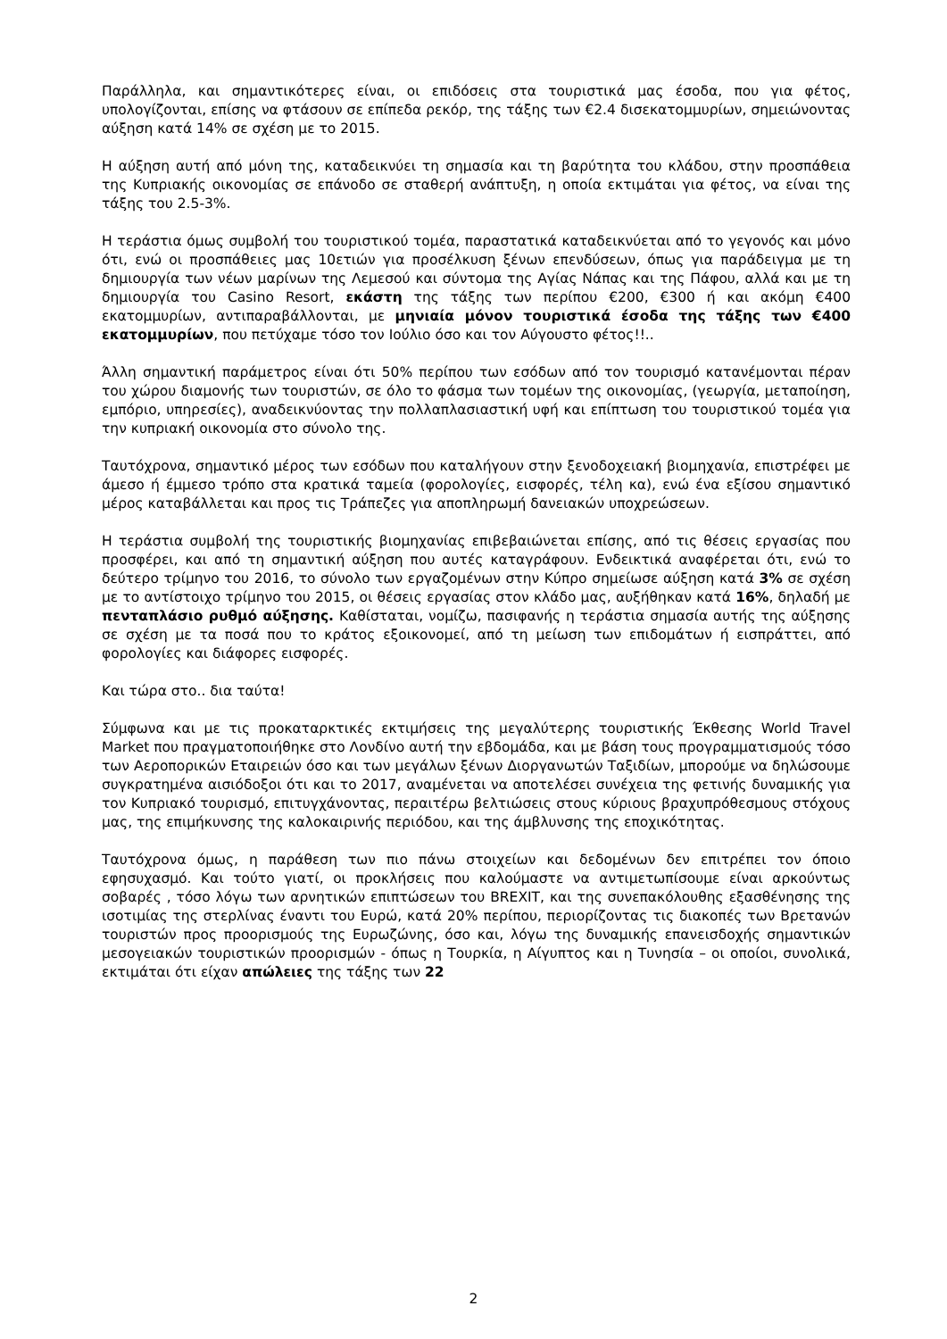Παράλληλα, και σημαντικότερες είναι, οι επιδόσεις στα τουριστικά μας έσοδα, που για φέτος, υπολογίζονται, επίσης να φτάσουν σε επίπεδα ρεκόρ, της τάξης των €2.4 δισεκατομμυρίων, σημειώνοντας αύξηση κατά 14% σε σχέση με το 2015.
Η αύξηση αυτή από μόνη της, καταδεικνύει τη σημασία και τη βαρύτητα του κλάδου, στην προσπάθεια της Κυπριακής οικονομίας σε επάνοδο σε σταθερή ανάπτυξη, η οποία εκτιμάται για φέτος, να είναι της τάξης του 2.5-3%.
Η τεράστια όμως συμβολή του τουριστικού τομέα, παραστατικά καταδεικνύεται από το γεγονός και μόνο ότι, ενώ οι προσπάθειες μας 10ετιών για προσέλκυση ξένων επενδύσεων, όπως για παράδειγμα με τη δημιουργία των νέων μαρίνων της Λεμεσού και σύντομα της Αγίας Νάπας και της Πάφου, αλλά και με τη δημιουργία του Casino Resort, εκάστη της τάξης των περίπου €200, €300 ή και ακόμη €400 εκατομμυρίων, αντιπαραβάλλονται, με μηνιαία μόνον τουριστικά έσοδα της τάξης των €400 εκατομμυρίων, που πετύχαμε τόσο τον Ιούλιο όσο και τον Αύγουστο φέτος!!..
Άλλη σημαντική παράμετρος είναι ότι 50% περίπου των εσόδων από τον τουρισμό κατανέμονται πέραν του χώρου διαμονής των τουριστών, σε όλο το φάσμα των τομέων της οικονομίας, (γεωργία, μεταποίηση, εμπόριο, υπηρεσίες), αναδεικνύοντας την πολλαπλασιαστική υφή και επίπτωση του τουριστικού τομέα για την κυπριακή οικονομία στο σύνολο της.
Ταυτόχρονα, σημαντικό μέρος των εσόδων που καταλήγουν στην ξενοδοχειακή βιομηχανία, επιστρέφει με άμεσο ή έμμεσο τρόπο στα κρατικά ταμεία (φορολογίες, εισφορές, τέλη κα), ενώ ένα εξίσου σημαντικό μέρος καταβάλλεται και προς τις Τράπεζες για αποπληρωμή δανειακών υποχρεώσεων.
Η τεράστια συμβολή της τουριστικής βιομηχανίας επιβεβαιώνεται επίσης, από τις θέσεις εργασίας που προσφέρει, και από τη σημαντική αύξηση που αυτές καταγράφουν. Ενδεικτικά αναφέρεται ότι, ενώ το δεύτερο τρίμηνο του 2016, το σύνολο των εργαζομένων στην Κύπρο σημείωσε αύξηση κατά 3% σε σχέση με το αντίστοιχο τρίμηνο του 2015, οι θέσεις εργασίας στον κλάδο μας, αυξήθηκαν κατά 16%, δηλαδή με πενταπλάσιο ρυθμό αύξησης. Καθίσταται, νομίζω, πασιφανής η τεράστια σημασία αυτής της αύξησης σε σχέση με τα ποσά που το κράτος εξοικονομεί, από τη μείωση των επιδομάτων ή εισπράττει, από φορολογίες και διάφορες εισφορές.
Και τώρα στο.. δια ταύτα!
Σύμφωνα και με τις προκαταρκτικές εκτιμήσεις της μεγαλύτερης τουριστικής Έκθεσης World Travel Market που πραγματοποιήθηκε στο Λονδίνο αυτή την εβδομάδα, και με βάση τους προγραμματισμούς τόσο των Αεροπορικών Εταιρειών όσο και των μεγάλων ξένων Διοργανωτών Ταξιδίων, μπορούμε να δηλώσουμε συγκρατημένα αισιόδοξοι ότι και το 2017, αναμένεται να αποτελέσει συνέχεια της φετινής δυναμικής για τον Κυπριακό τουρισμό, επιτυγχάνοντας, περαιτέρω βελτιώσεις στους κύριους βραχυπρόθεσμους στόχους μας, της επιμήκυνσης της καλοκαιρινής περιόδου, και της άμβλυνσης της εποχικότητας.
Ταυτόχρονα όμως, η παράθεση των πιο πάνω στοιχείων και δεδομένων δεν επιτρέπει τον όποιο εφησυχασμό. Και τούτο γιατί, οι προκλήσεις που καλούμαστε να αντιμετωπίσουμε είναι αρκούντως σοβαρές , τόσο λόγω των αρνητικών επιπτώσεων του BREXIT, και της συνεπακόλουθης εξασθένησης της ισοτιμίας της στερλίνας έναντι του Ευρώ, κατά 20% περίπου, περιορίζοντας τις διακοπές των Βρετανών τουριστών προς προορισμούς της Ευρωζώνης, όσο και, λόγω της δυναμικής επανεισδοχής σημαντικών μεσογειακών τουριστικών προορισμών - όπως η Τουρκία, η Αίγυπτος και η Τυνησία – οι οποίοι, συνολικά, εκτιμάται ότι είχαν απώλειες της τάξης των 22
2